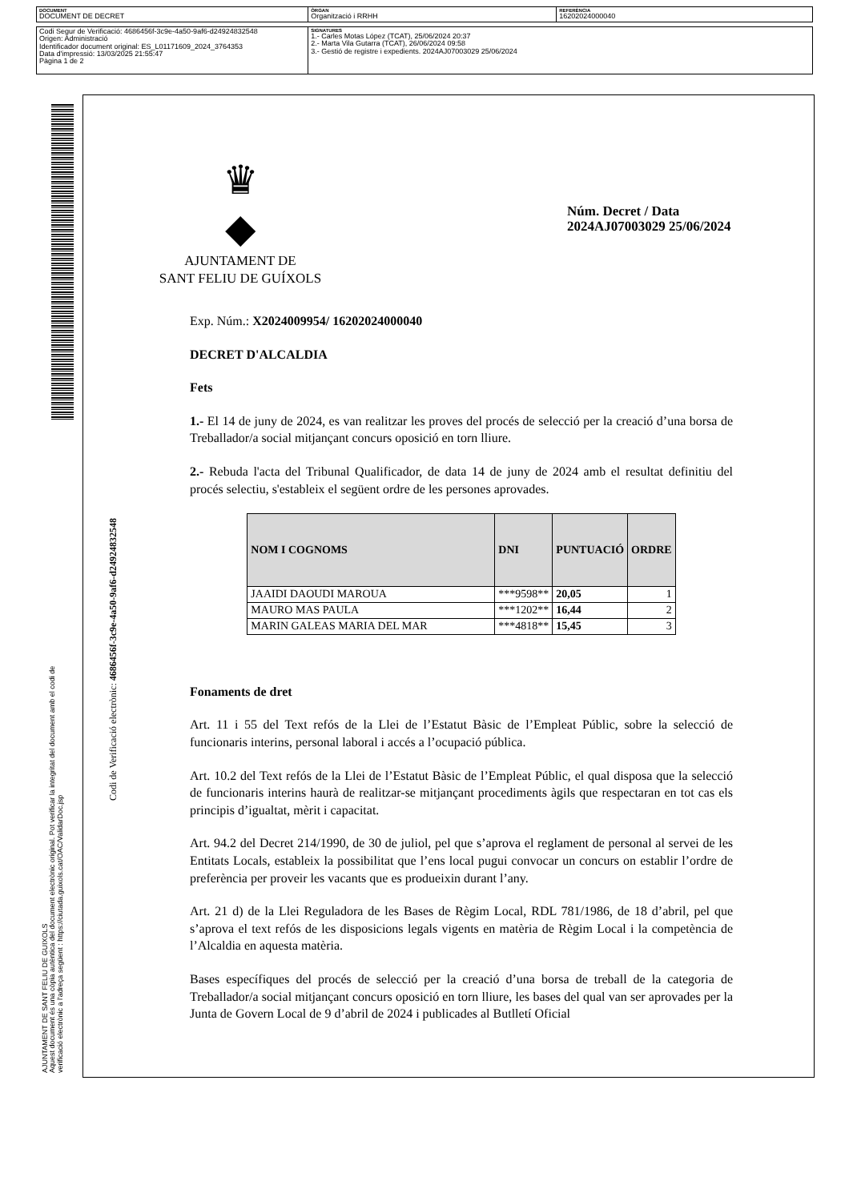| DOCUMENT DOCUMENT DE DECRET | ÒRGAN Organització i RRHH | REFERÈNCIA 16202024000040 |
| Codi Segur de Verificació: 4686456f-3c9e-4a50-9af6-d24924832548 Origen: Administració Identificador document original: ES_L01171609_2024_3764353 Data d'impressió: 13/03/2025 21:55:47 Pàgina 1 de 2 | SIGNATURES 1.- Carles Motas López (TCAT), 25/06/2024 20:37 2.- Marta Vila Gutarra (TCAT), 26/06/2024 09:58 3.- Gestió de registre i expedients. 2024AJ07003029 25/06/2024 |
AJUNTAMENT DE SANT FELIU DE GUIXOLS
Aquest document és una còpia autèntica del document electrònic original. Pot verificar la integritat del document amb el codi de
verificació electrònic a l'adreça següent : https://ciutada.guixols.cat/OAC/ValidarDoc.jsp
Codi de Verificació electrònic: 4686456f-3c9e-4a50-9af6-d24924832548
♛
◆
AJUNTAMENT DE
SANT FELIU DE GUÍXOLS
Núm. Decret / Data
2024AJ07003029 25/06/2024
Exp. Núm.: X2024009954/ 16202024000040
DECRET D'ALCALDIA
Fets
1.- El 14 de juny de 2024, es van realitzar les proves del procés de selecció per la creació d’una borsa de Treballador/a social mitjançant concurs oposició en torn lliure.
2.- Rebuda l'acta del Tribunal Qualificador, de data 14 de juny de 2024 amb el resultat definitiu del procés selectiu, s'estableix el següent ordre de les persones aprovades.
| NOM I COGNOMS | DNI | PUNTUACIÓ | ORDRE |
| --- | --- | --- | --- |
| JAAIDI DAOUDI MAROUA | ***9598** | 20,05 | 1 |
| MAURO MAS PAULA | ***1202** | 16,44 | 2 |
| MARIN GALEAS MARIA DEL MAR | ***4818** | 15,45 | 3 |
Fonaments de dret
Art. 11 i 55 del Text refós de la Llei de l’Estatut Bàsic de l’Empleat Públic, sobre la selecció de funcionaris interins, personal laboral i accés a l’ocupació pública.
Art. 10.2 del Text refós de la Llei de l’Estatut Bàsic de l’Empleat Públic, el qual disposa que la selecció de funcionaris interins haurà de realitzar-se mitjançant procediments àgils que respectaran en tot cas els principis d’igualtat, mèrit i capacitat.
Art. 94.2 del Decret 214/1990, de 30 de juliol, pel que s’aprova el reglament de personal al servei de les Entitats Locals, estableix la possibilitat que l’ens local pugui convocar un concurs on establir l’ordre de preferència per proveir les vacants que es produeixin durant l’any.
Art. 21 d) de la Llei Reguladora de les Bases de Règim Local, RDL 781/1986, de 18 d’abril, pel que s’aprova el text refós de les disposicions legals vigents en matèria de Règim Local i la competència de l’Alcaldia en aquesta matèria.
Bases específiques del procés de selecció per la creació d’una borsa de treball de la categoria de Treballador/a social mitjançant concurs oposició en torn lliure, les bases del qual van ser aprovades per la Junta de Govern Local de 9 d’abril de 2024 i publicades al Butlletí Oficial